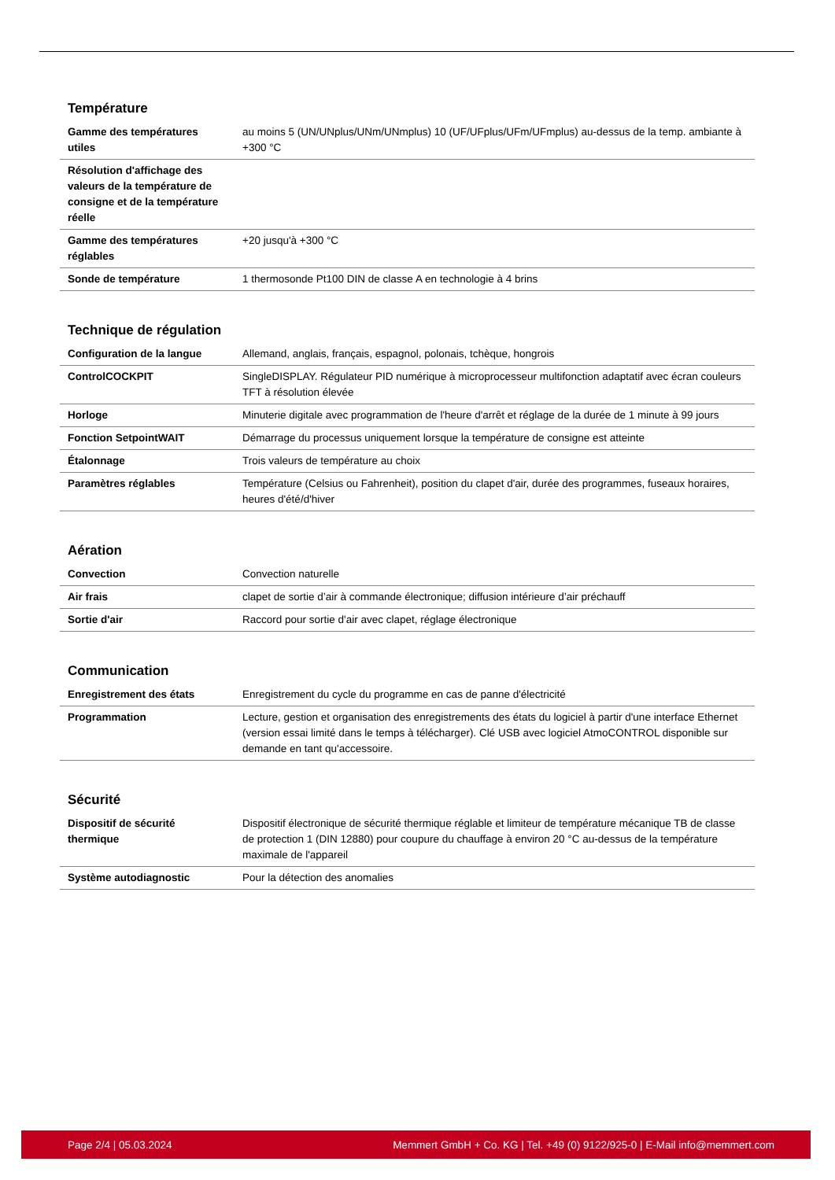Température
| Gamme des températures utiles | au moins 5 (UN/UNplus/UNm/UNmplus) 10 (UF/UFplus/UFm/UFmplus) au-dessus de la temp. ambiante à +300 °C |
| Résolution d'affichage des valeurs de la température de consigne et de la température réelle | |
| Gamme des températures réglables | +20 jusqu'à +300 °C |
| Sonde de température | 1 thermosonde Pt100 DIN de classe A en technologie à 4 brins |
Technique de régulation
| Configuration de la langue | Allemand, anglais, français, espagnol, polonais, tchèque, hongrois |
| ControlCOCKPIT | SingleDISPLAY. Régulateur PID numérique à microprocesseur multifonction adaptatif avec écran couleurs TFT à résolution élevée |
| Horloge | Minuterie digitale avec programmation de l'heure d'arrêt et réglage de la durée de 1 minute à 99 jours |
| Fonction SetpointWAIT | Démarrage du processus uniquement lorsque la température de consigne est atteinte |
| Étalonnage | Trois valeurs de température au choix |
| Paramètres réglables | Température (Celsius ou Fahrenheit), position du clapet d'air, durée des programmes, fuseaux horaires, heures d'été/d'hiver |
Aération
| Convection | Convection naturelle |
| Air frais | clapet de sortie d’air à commande électronique; diffusion intérieure d’air préchauff |
| Sortie d'air | Raccord pour sortie d'air avec clapet, réglage électronique |
Communication
| Enregistrement des états | Enregistrement du cycle du programme en cas de panne d'électricité |
| Programmation | Lecture, gestion et organisation des enregistrements des états du logiciel à partir d'une interface Ethernet (version essai limité dans le temps à télécharger). Clé USB avec logiciel AtmoCONTROL disponible sur demande en tant qu'accessoire. |
Sécurité
| Dispositif de sécurité thermique | Dispositif électronique de sécurité thermique réglable et limiteur de température mécanique TB de classe de protection 1 (DIN 12880) pour coupure du chauffage à environ 20 °C au-dessus de la température maximale de l'appareil |
| Système autodiagnostic | Pour la détection des anomalies |
Page 2/4 | 05.03.2024 Memmert GmbH + Co. KG | Tel. +49 (0) 9122/925-0 | E-Mail info@memmert.com